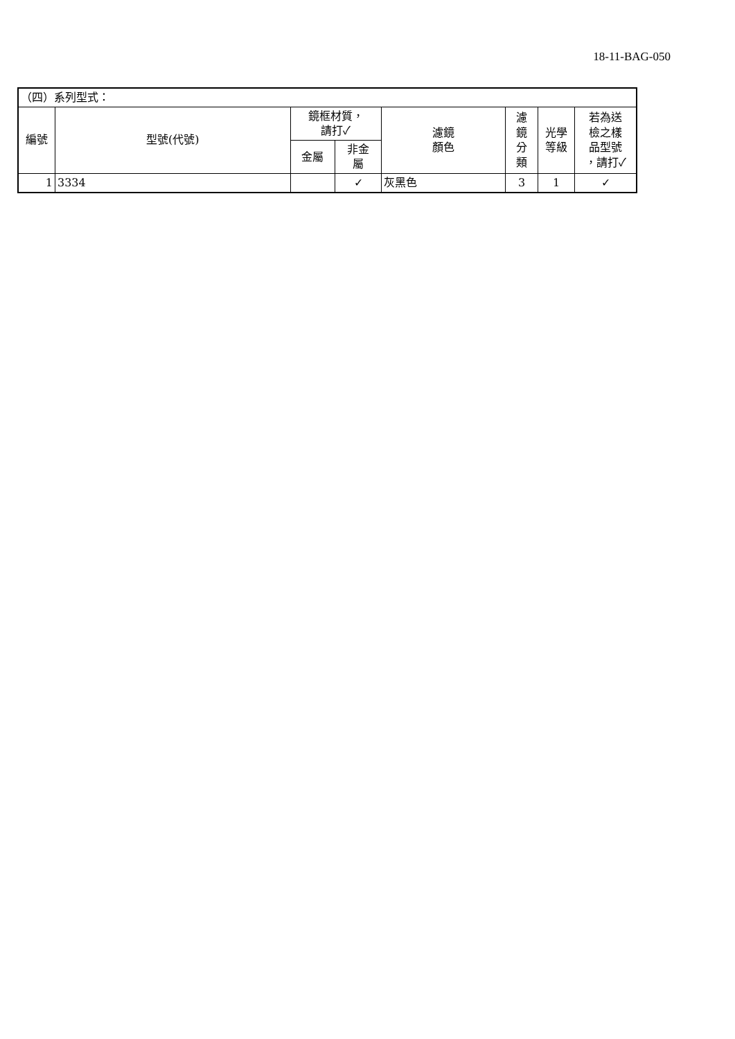18-11-BAG-050
| （四）系列型式： | | | | | | | |
| 編號 | 型號(代號) | 鏡框材質， 請打✓ | | 濾鏡 顏色 | 濾 鏡 分 類 | 光學 等級 | 若為送 檢之樣 品型號 ，請打✓ |
| | | 金屬 | 非金 屬 | | | | |
| 1 | 3334 | | ✓ | 灰黑色 | 3 | 1 | ✓ |